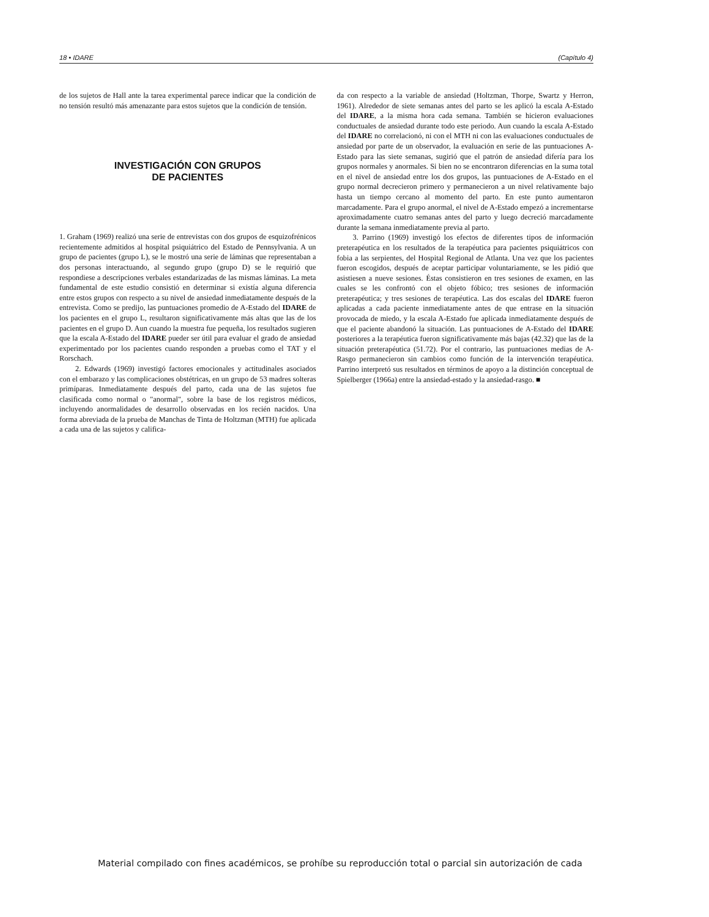18 • IDARE (Capítulo 4)
de los sujetos de Hall ante la tarea experimental parece indicar que la condición de no tensión resultó más amenazante para estos sujetos que la condición de tensión.
INVESTIGACIÓN CON GRUPOS
DE PACIENTES
1. Graham (1969) realizó una serie de entrevistas con dos grupos de esquizofrénicos recientemente admitidos al hospital psiquiátrico del Estado de Pennsylvania. A un grupo de pacientes (grupo L), se le mostró una serie de láminas que representaban a dos personas interactuando, al segundo grupo (grupo D) se le requirió que respondiese a descripciones verbales estandarizadas de las mismas láminas. La meta fundamental de este estudio consistió en determinar si existía alguna diferencia entre estos grupos con respecto a su nivel de ansiedad inmediatamente después de la entrevista. Como se predijo, las puntuaciones promedio de A-Estado del IDARE de los pacientes en el grupo L, resultaron significativamente más altas que las de los pacientes en el grupo D. Aun cuando la muestra fue pequeña, los resultados sugieren que la escala A-Estado del IDARE pueder ser útil para evaluar el grado de ansiedad experimentado por los pacientes cuando responden a pruebas como el TAT y el Rorschach.
2. Edwards (1969) investigó factores emocionales y actitudinales asociados con el embarazo y las complicaciones obstétricas, en un grupo de 53 madres solteras primíparas. Inmediatamente después del parto, cada una de las sujetos fue clasificada como normal o "anormal", sobre la base de los registros médicos, incluyendo anormalidades de desarrollo observadas en los recién nacidos. Una forma abreviada de la prueba de Manchas de Tinta de Holtzman (MTH) fue aplicada a cada una de las sujetos y califica-
da con respecto a la variable de ansiedad (Holtzman, Thorpe, Swartz y Herron, 1961). Alrededor de siete semanas antes del parto se les aplicó la escala A-Estado del IDARE, a la misma hora cada semana. También se hicieron evaluaciones conductuales de ansiedad durante todo este periodo. Aun cuando la escala A-Estado del IDARE no correlacionó, ni con el MTH ni con las evaluaciones conductuales de ansiedad por parte de un observador, la evaluación en serie de las puntuaciones A-Estado para las siete semanas, sugirió que el patrón de ansiedad difería para los grupos normales y anormales. Si bien no se encontraron diferencias en la suma total en el nivel de ansiedad entre los dos grupos, las puntuaciones de A-Estado en el grupo normal decrecieron primero y permanecieron a un nivel relativamente bajo hasta un tiempo cercano al momento del parto. En este punto aumentaron marcadamente. Para el grupo anormal, el nivel de A-Estado empezó a incrementarse aproximadamente cuatro semanas antes del parto y luego decreció marcadamente durante la semana inmediatamente previa al parto.
3. Parrino (1969) investigó los efectos de diferentes tipos de información preterapéutica en los resultados de la terapéutica para pacientes psiquiátricos con fobia a las serpientes, del Hospital Regional de Atlanta. Una vez que los pacientes fueron escogidos, después de aceptar participar voluntariamente, se les pidió que asistiesen a nueve sesiones. Éstas consistieron en tres sesiones de examen, en las cuales se les confrontó con el objeto fóbico; tres sesiones de información preterapéutica; y tres sesiones de terapéutica. Las dos escalas del IDARE fueron aplicadas a cada paciente inmediatamente antes de que entrase en la situación provocada de miedo, y la escala A-Estado fue aplicada inmediatamente después de que el paciente abandonó la situación. Las puntuaciones de A-Estado del IDARE posteriores a la terapéutica fueron significativamente más bajas (42.32) que las de la situación preterapéutica (51.72). Por el contrario, las puntuaciones medias de A-Rasgo permanecieron sin cambios como función de la intervención terapéutica. Parrino interpretó sus resultados en términos de apoyo a la distinción conceptual de Spielberger (1966a) entre la ansiedad-estado y la ansiedad-rasgo. ■
Material compilado con fines académicos, se prohíbe su reproducción total o parcial sin autorización de cada